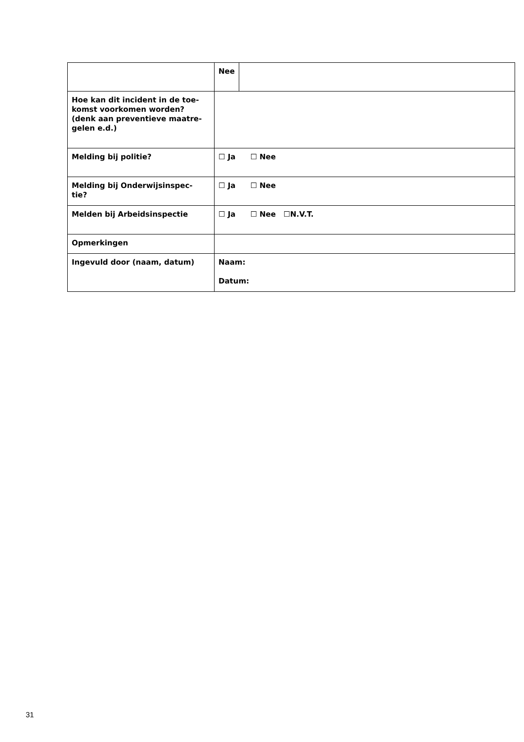| | Nee | |
| Hoe kan dit incident in de toe- komst voorkomen worden? (denk aan preventieve maatre- gelen e.d.) | | |
| Melding bij politie? | ☐ Ja ☐ Nee | |
| Melding bij Onderwijsinspec- tie? | ☐ Ja ☐ Nee | |
| Melden bij Arbeidsinspectie | ☐ Ja ☐ Nee ☐N.V.T. | |
| Opmerkingen | | |
| Ingevuld door (naam, datum) | Naam: Datum: | |
31